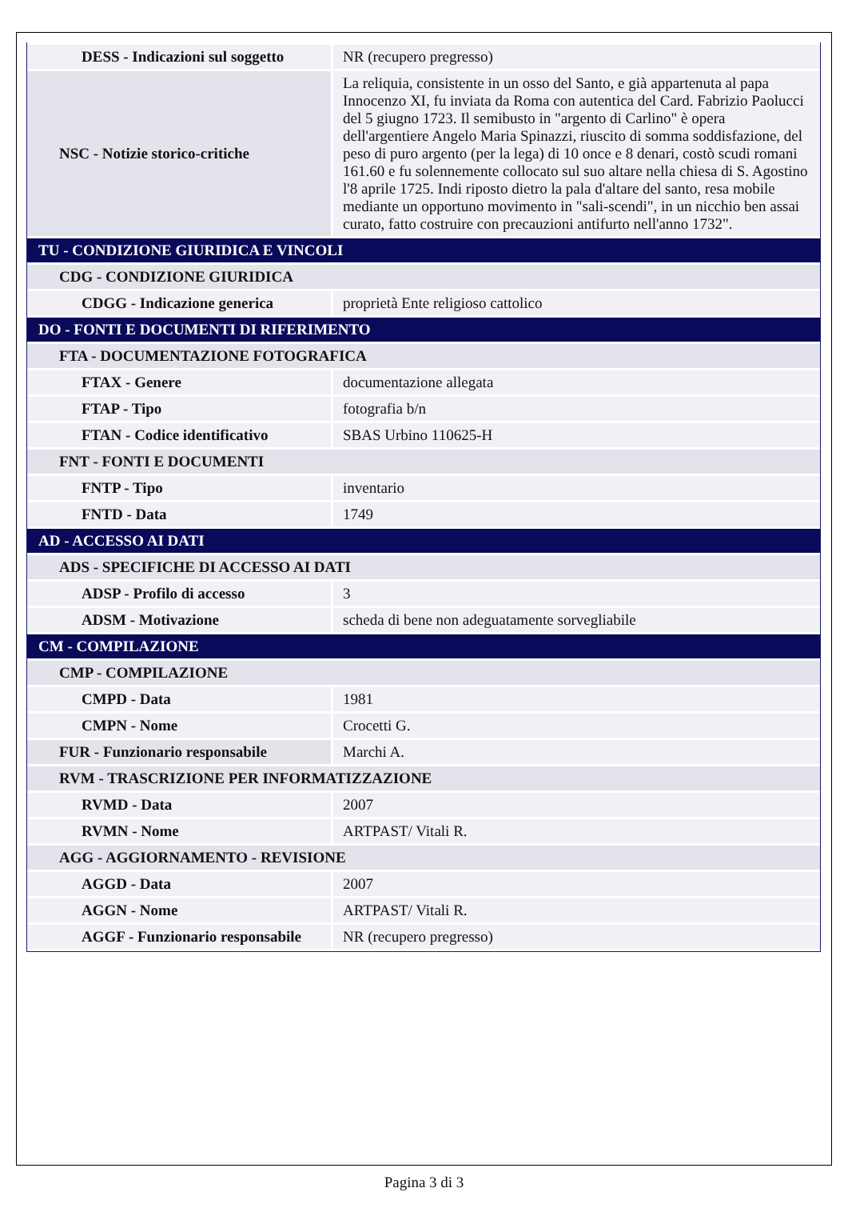| DESS - Indicazioni sul soggetto | NR (recupero pregresso) |
| NSC - Notizie storico-critiche | La reliquia, consistente in un osso del Santo, e già appartenuta al papa Innocenzo XI, fu inviata da Roma con autentica del Card. Fabrizio Paolucci del 5 giugno 1723. Il semibusto in "argento di Carlino" è opera dell'argentiere Angelo Maria Spinazzi, riuscito di somma soddisfazione, del peso di puro argento (per la lega) di 10 once e 8 denari, costò scudi romani 161.60 e fu solennemente collocato sul suo altare nella chiesa di S. Agostino l'8 aprile 1725. Indi riposto dietro la pala d'altare del santo, resa mobile mediante un opportuno movimento in "sali-scendi", in un nicchio ben assai curato, fatto costruire con precauzioni antifurto nell'anno 1732". |
| TU - CONDIZIONE GIURIDICA E VINCOLI | |
| CDG - CONDIZIONE GIURIDICA | |
| CDGG - Indicazione generica | proprietà Ente religioso cattolico |
| DO - FONTI E DOCUMENTI DI RIFERIMENTO | |
| FTA - DOCUMENTAZIONE FOTOGRAFICA | |
| FTAX - Genere | documentazione allegata |
| FTAP - Tipo | fotografia b/n |
| FTAN - Codice identificativo | SBAS Urbino 110625-H |
| FNT - FONTI E DOCUMENTI | |
| FNTP - Tipo | inventario |
| FNTD - Data | 1749 |
| AD - ACCESSO AI DATI | |
| ADS - SPECIFICHE DI ACCESSO AI DATI | |
| ADSP - Profilo di accesso | 3 |
| ADSM - Motivazione | scheda di bene non adeguatamente sorvegliabile |
| CM - COMPILAZIONE | |
| CMP - COMPILAZIONE | |
| CMPD - Data | 1981 |
| CMPN - Nome | Crocetti G. |
| FUR - Funzionario responsabile | Marchi A. |
| RVM - TRASCRIZIONE PER INFORMATIZZAZIONE | |
| RVMD - Data | 2007 |
| RVMN - Nome | ARTPAST/ Vitali R. |
| AGG - AGGIORNAMENTO - REVISIONE | |
| AGGD - Data | 2007 |
| AGGN - Nome | ARTPAST/ Vitali R. |
| AGGF - Funzionario responsabile | NR (recupero pregresso) |
Pagina 3 di 3